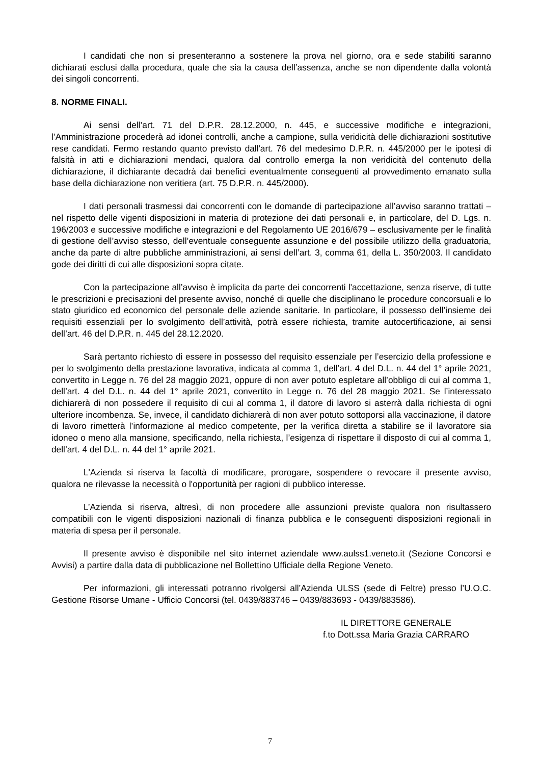I candidati che non si presenteranno a sostenere la prova nel giorno, ora e sede stabiliti saranno dichiarati esclusi dalla procedura, quale che sia la causa dell’assenza, anche se non dipendente dalla volontà dei singoli concorrenti.
8. NORME FINALI.
Ai sensi dell’art. 71 del D.P.R. 28.12.2000, n. 445, e successive modifiche e integrazioni, l’Amministrazione procederà ad idonei controlli, anche a campione, sulla veridicità delle dichiarazioni sostitutive rese candidati. Fermo restando quanto previsto dall'art. 76 del medesimo D.P.R. n. 445/2000 per le ipotesi di falsità in atti e dichiarazioni mendaci, qualora dal controllo emerga la non veridicità del contenuto della dichiarazione, il dichiarante decadrà dai benefici eventualmente conseguenti al provvedimento emanato sulla base della dichiarazione non veritiera (art. 75 D.P.R. n. 445/2000).
I dati personali trasmessi dai concorrenti con le domande di partecipazione all’avviso saranno trattati – nel rispetto delle vigenti disposizioni in materia di protezione dei dati personali e, in particolare, del D. Lgs. n. 196/2003 e successive modifiche e integrazioni e del Regolamento UE 2016/679 – esclusivamente per le finalità di gestione dell’avviso stesso, dell’eventuale conseguente assunzione e del possibile utilizzo della graduatoria, anche da parte di altre pubbliche amministrazioni, ai sensi dell’art. 3, comma 61, della L. 350/2003. Il candidato gode dei diritti di cui alle disposizioni sopra citate.
Con la partecipazione all’avviso è implicita da parte dei concorrenti l'accettazione, senza riserve, di tutte le prescrizioni e precisazioni del presente avviso, nonché di quelle che disciplinano le procedure concorsuali e lo stato giuridico ed economico del personale delle aziende sanitarie. In particolare, il possesso dell’insieme dei requisiti essenziali per lo svolgimento dell’attività, potrà essere richiesta, tramite autocertificazione, ai sensi dell’art. 46 del D.P.R. n. 445 del 28.12.2020.
Sarà pertanto richiesto di essere in possesso del requisito essenziale per l’esercizio della professione e per lo svolgimento della prestazione lavorativa, indicata al comma 1, dell’art. 4 del D.L. n. 44 del 1° aprile 2021, convertito in Legge n. 76 del 28 maggio 2021, oppure di non aver potuto espletare all’obbligo di cui al comma 1, dell’art. 4 del D.L. n. 44 del 1° aprile 2021, convertito in Legge n. 76 del 28 maggio 2021. Se l’interessato dichiarerà di non possedere il requisito di cui al comma 1, il datore di lavoro si asterrà dalla richiesta di ogni ulteriore incombenza. Se, invece, il candidato dichiarerà di non aver potuto sottoporsi alla vaccinazione, il datore di lavoro rimetterà l’informazione al medico competente, per la verifica diretta a stabilire se il lavoratore sia idoneo o meno alla mansione, specificando, nella richiesta, l’esigenza di rispettare il disposto di cui al comma 1, dell’art. 4 del D.L. n. 44 del 1° aprile 2021.
L'Azienda si riserva la facoltà di modificare, prorogare, sospendere o revocare il presente avviso, qualora ne rilevasse la necessità o l'opportunità per ragioni di pubblico interesse.
L’Azienda si riserva, altresì, di non procedere alle assunzioni previste qualora non risultassero compatibili con le vigenti disposizioni nazionali di finanza pubblica e le conseguenti disposizioni regionali in materia di spesa per il personale.
Il presente avviso è disponibile nel sito internet aziendale www.aulss1.veneto.it (Sezione Concorsi e Avvisi) a partire dalla data di pubblicazione nel Bollettino Ufficiale della Regione Veneto.
Per informazioni, gli interessati potranno rivolgersi all’Azienda ULSS (sede di Feltre) presso l’U.O.C. Gestione Risorse Umane - Ufficio Concorsi (tel. 0439/883746 – 0439/883693 - 0439/883586).
IL DIRETTORE GENERALE
f.to Dott.ssa Maria Grazia CARRARO
7